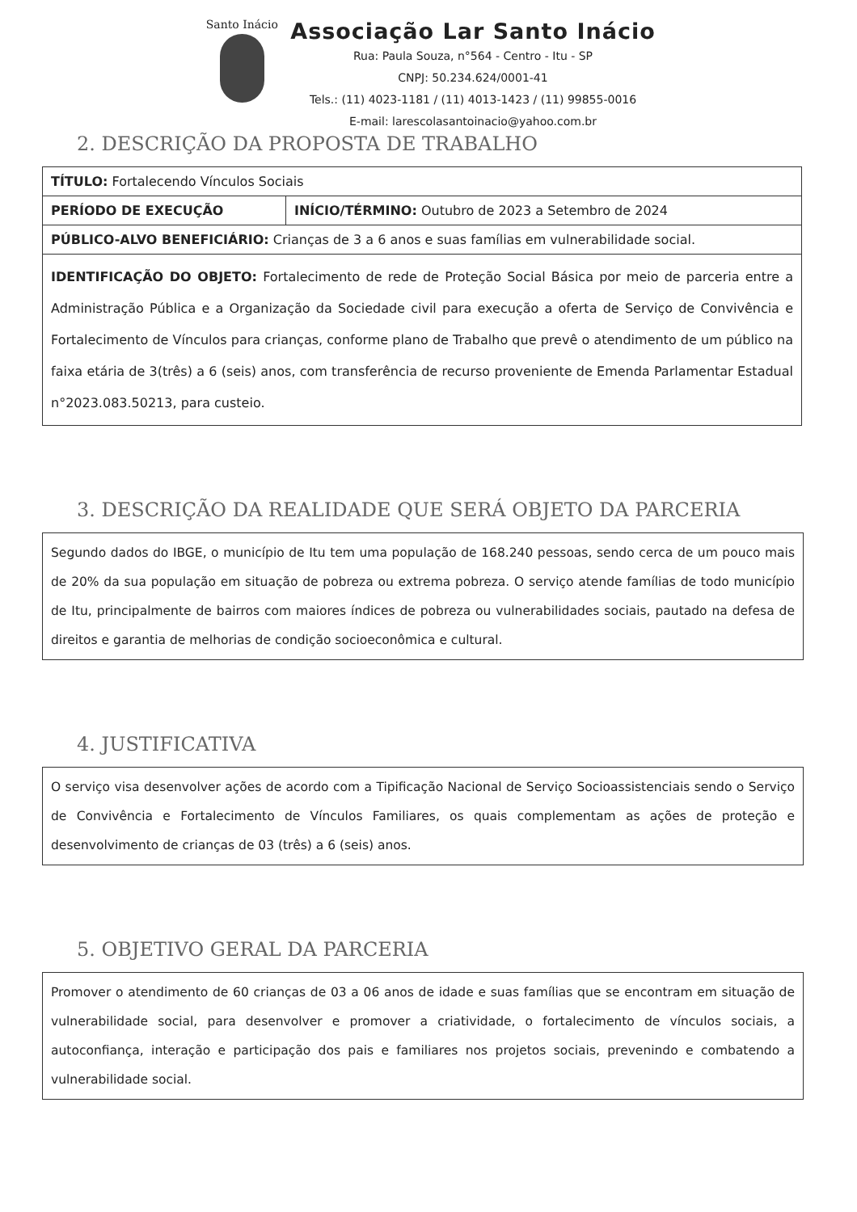Santo Inácio
Associação Lar Santo Inácio
Rua: Paula Souza, n°564 - Centro - Itu - SP
CNPJ: 50.234.624/0001-41
Tels.: (11) 4023-1181 / (11) 4013-1423 / (11) 99855-0016
E-mail: larescolasantoinacio@yahoo.com.br
2. DESCRIÇÃO DA PROPOSTA DE TRABALHO
| TÍTULO: Fortalecendo Vínculos Sociais | |
| PERÍODO DE EXECUÇÃO | INÍCIO/TÉRMINO: Outubro de 2023 a Setembro de 2024 |
| PÚBLICO-ALVO BENEFICIÁRIO: Crianças de 3 a 6 anos e suas famílias em vulnerabilidade social. | |
| IDENTIFICAÇÃO DO OBJETO: Fortalecimento de rede de Proteção Social Básica por meio de parceria entre a Administração Pública e a Organização da Sociedade civil para execução a oferta de Serviço de Convivência e Fortalecimento de Vínculos para crianças, conforme plano de Trabalho que prevê o atendimento de um público na faixa etária de 3(três) a 6 (seis) anos, com transferência de recurso proveniente de Emenda Parlamentar Estadual n°2023.083.50213, para custeio. | |
3. DESCRIÇÃO DA REALIDADE QUE SERÁ OBJETO DA PARCERIA
Segundo dados do IBGE, o município de Itu tem uma população de 168.240 pessoas, sendo cerca de um pouco mais de 20% da sua população em situação de pobreza ou extrema pobreza. O serviço atende famílias de todo município de Itu, principalmente de bairros com maiores índices de pobreza ou vulnerabilidades sociais, pautado na defesa de direitos e garantia de melhorias de condição socioeconômica e cultural.
4. JUSTIFICATIVA
O serviço visa desenvolver ações de acordo com a Tipificação Nacional de Serviço Socioassistenciais sendo o Serviço de Convivência e Fortalecimento de Vínculos Familiares, os quais complementam as ações de proteção e desenvolvimento de crianças de 03 (três) a 6 (seis) anos.
5. OBJETIVO GERAL DA PARCERIA
Promover o atendimento de 60 crianças de 03 a 06 anos de idade e suas famílias que se encontram em situação de vulnerabilidade social, para desenvolver e promover a criatividade, o fortalecimento de vínculos sociais, a autoconfiança, interação e participação dos pais e familiares nos projetos sociais, prevenindo e combatendo a vulnerabilidade social.